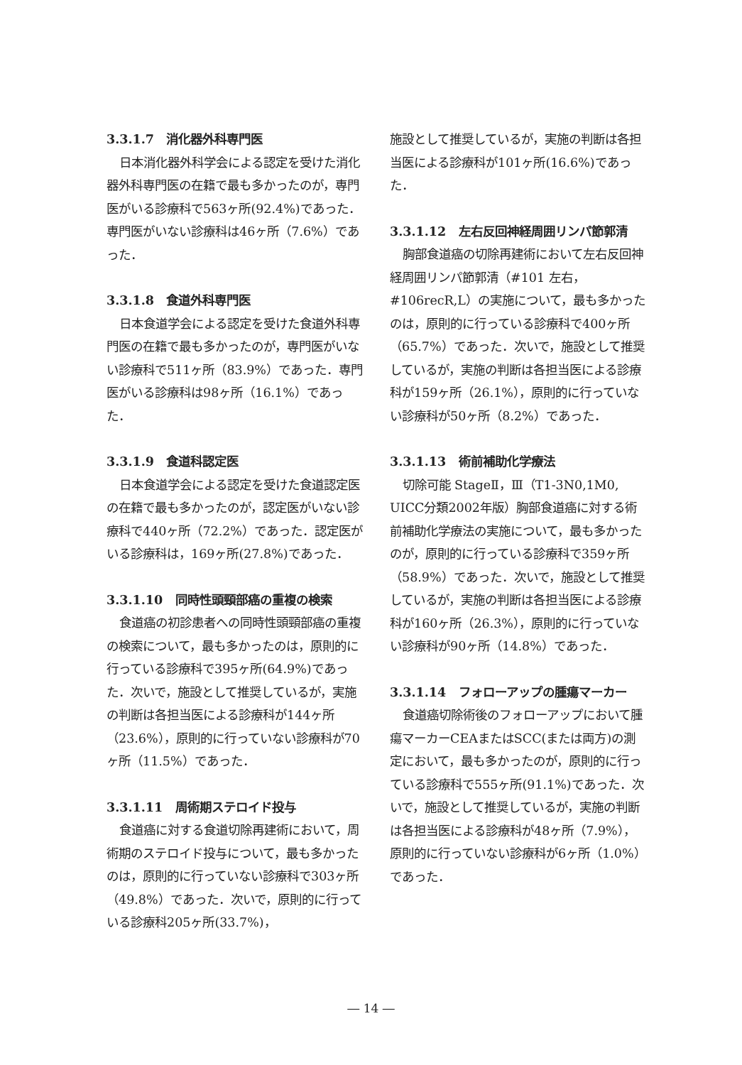3.3.1.7 消化器外科専門医
日本消化器外科学会による認定を受けた消化器外科専門医の在籍で最も多かったのが，専門医がいる診療科で563ヶ所(92.4%)であった．専門医がいない診療科は46ヶ所（7.6%）であった．
3.3.1.8 食道外科専門医
日本食道学会による認定を受けた食道外科専門医の在籍で最も多かったのが，専門医がいない診療科で511ヶ所（83.9%）であった．専門医がいる診療科は98ヶ所（16.1%）であった．
3.3.1.9 食道科認定医
日本食道学会による認定を受けた食道認定医の在籍で最も多かったのが，認定医がいない診療科で440ヶ所（72.2%）であった．認定医がいる診療科は，169ヶ所(27.8%)であった．
3.3.1.10 同時性頭頸部癌の重複の検索
食道癌の初診患者への同時性頭頸部癌の重複の検索について，最も多かったのは，原則的に行っている診療科で395ヶ所(64.9%)であった．次いで，施設として推奨しているが，実施の判断は各担当医による診療科が144ヶ所（23.6%），原則的に行っていない診療科が70ヶ所（11.5%）であった．
3.3.1.11 周術期ステロイド投与
食道癌に対する食道切除再建術において，周術期のステロイド投与について，最も多かったのは，原則的に行っていない診療科で303ヶ所（49.8%）であった．次いで，原則的に行っている診療科205ヶ所(33.7%)，
施設として推奨しているが，実施の判断は各担当医による診療科が101ヶ所(16.6%)であった．
3.3.1.12 左右反回神経周囲リンパ節郭清
胸部食道癌の切除再建術において左右反回神経周囲リンパ節郭清（#101 左右，#106recR,L）の実施について，最も多かったのは，原則的に行っている診療科で400ヶ所（65.7%）であった．次いで，施設として推奨しているが，実施の判断は各担当医による診療科が159ヶ所（26.1%），原則的に行っていない診療科が50ヶ所（8.2%）であった．
3.3.1.13 術前補助化学療法
切除可能 StageⅡ，Ⅲ（T1-3N0,1M0, UICC分類2002年版）胸部食道癌に対する術前補助化学療法の実施について，最も多かったのが，原則的に行っている診療科で359ヶ所（58.9%）であった．次いで，施設として推奨しているが，実施の判断は各担当医による診療科が160ヶ所（26.3%），原則的に行っていない診療科が90ヶ所（14.8%）であった．
3.3.1.14 フォローアップの腫瘍マーカー
食道癌切除術後のフォローアップにおいて腫瘍マーカーCEAまたはSCC(または両方)の測定において，最も多かったのが，原則的に行っている診療科で555ヶ所(91.1%)であった．次いで，施設として推奨しているが，実施の判断は各担当医による診療科が48ヶ所（7.9%），原則的に行っていない診療科が6ヶ所（1.0%）であった．
― 14 ―